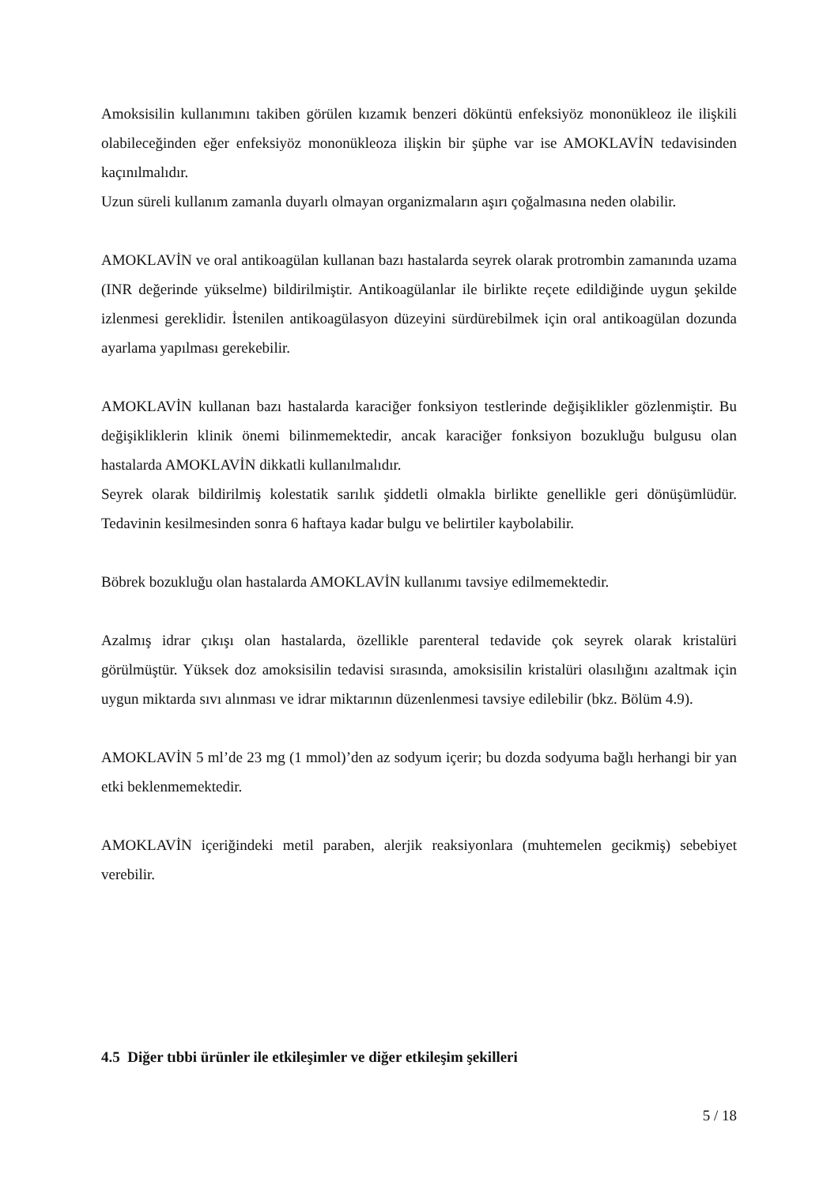Amoksisilin kullanımını takiben görülen kızamık benzeri döküntü enfeksiyöz mononükleoz ile ilişkili olabileceğinden eğer enfeksiyöz mononükleoza ilişkin bir şüphe var ise AMOKLAVİN tedavisinden kaçınılmalıdır.
Uzun süreli kullanım zamanla duyarlı olmayan organizmaların aşırı çoğalmasına neden olabilir.
AMOKLAVİN ve oral antikoagülan kullanan bazı hastalarda seyrek olarak protrombin zamanında uzama (INR değerinde yükselme) bildirilmiştir. Antikoagülanlar ile birlikte reçete edildiğinde uygun şekilde izlenmesi gereklidir. İstenilen antikoagülasyon düzeyini sürdürebilmek için oral antikoagülan dozunda ayarlama yapılması gerekebilir.
AMOKLAVİN kullanan bazı hastalarda karaciğer fonksiyon testlerinde değişiklikler gözlenmiştir. Bu değişikliklerin klinik önemi bilinmemektedir, ancak karaciğer fonksiyon bozukluğu bulgusu olan hastalarda AMOKLAVİN dikkatli kullanılmalıdır.
Seyrek olarak bildirilmiş kolestatik sarılık şiddetli olmakla birlikte genellikle geri dönüşümlüdür. Tedavinin kesilmesinden sonra 6 haftaya kadar bulgu ve belirtiler kaybolabilir.
Böbrek bozukluğu olan hastalarda AMOKLAVİN kullanımı tavsiye edilmemektedir.
Azalmış idrar çıkışı olan hastalarda, özellikle parenteral tedavide çok seyrek olarak kristalüri görülmüştür. Yüksek doz amoksisilin tedavisi sırasında, amoksisilin kristalüri olasılığını azaltmak için uygun miktarda sıvı alınması ve idrar miktarının düzenlenmesi tavsiye edilebilir (bkz. Bölüm 4.9).
AMOKLAVİN 5 ml’de 23 mg (1 mmol)’den az sodyum içerir; bu dozda sodyuma bağlı herhangi bir yan etki beklenmemektedir.
AMOKLAVİN içeriğindeki metil paraben, alerjik reaksiyonlara (muhtemelen gecikmiş) sebebiyet verebilir.
4.5 Diğer tıbbi ürünler ile etkileşimler ve diğer etkileşim şekilleri
5 / 18